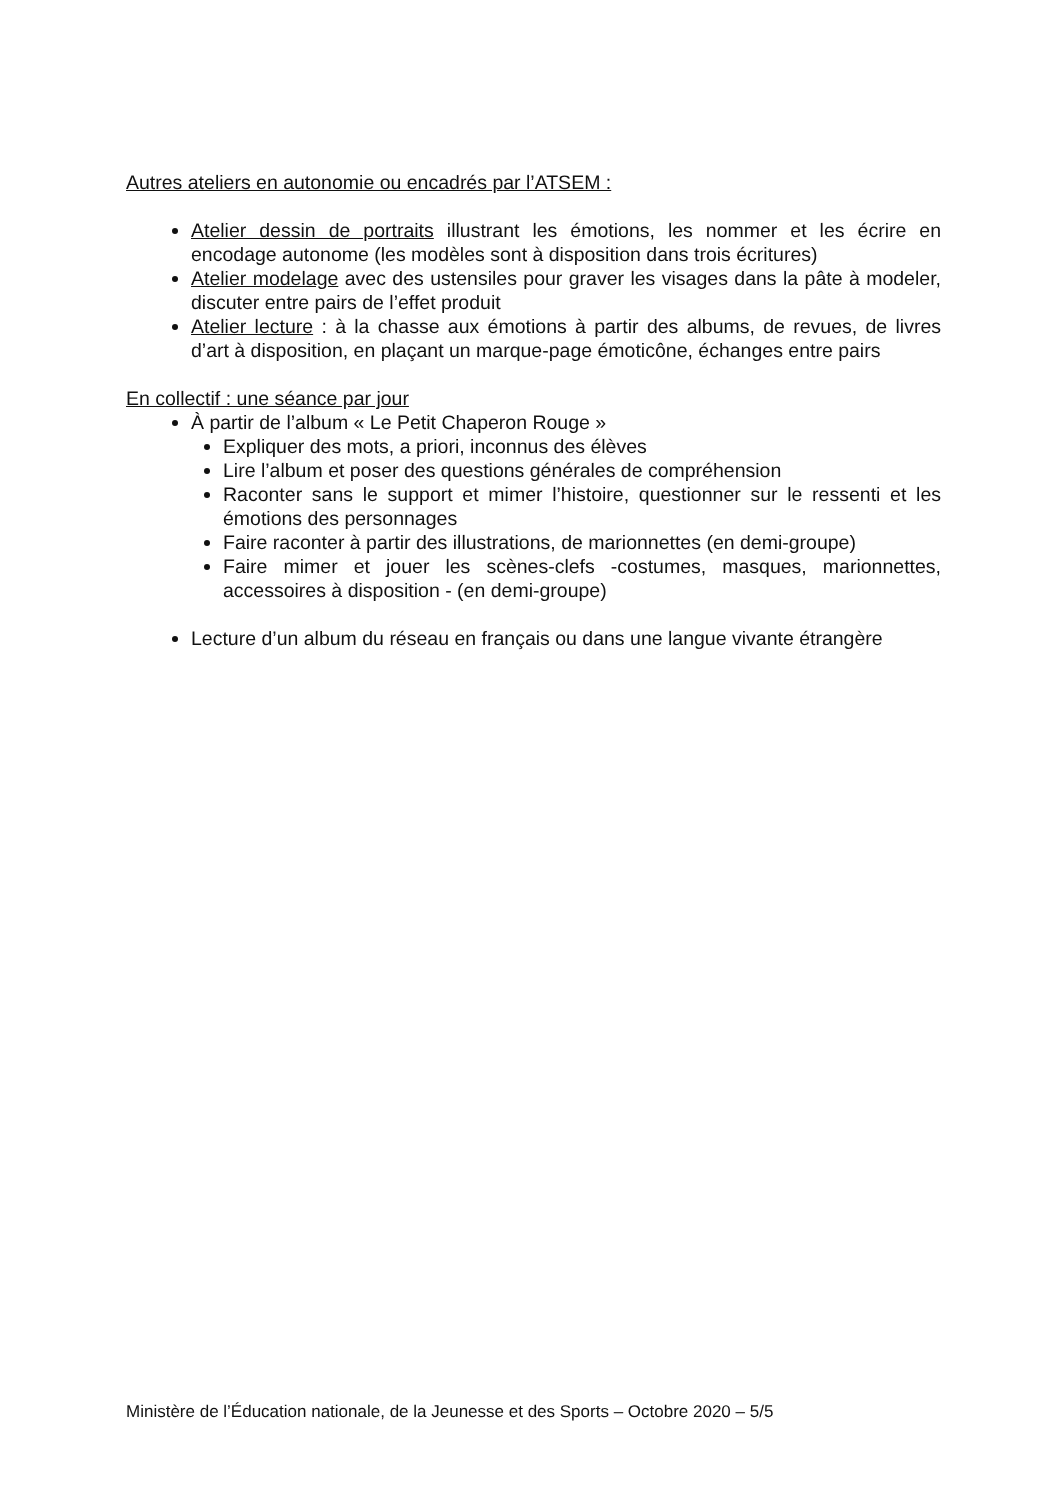Autres ateliers en autonomie ou encadrés par l’ATSEM :
Atelier dessin de portraits illustrant les émotions, les nommer et les écrire en encodage autonome (les modèles sont à disposition dans trois écritures)
Atelier modelage avec des ustensiles pour graver les visages dans la pâte à modeler, discuter entre pairs de l’effet produit
Atelier lecture : à la chasse aux émotions à partir des albums, de revues, de livres d’art à disposition, en plaçant un marque-page émoticône, échanges entre pairs
En collectif : une séance par jour
À partir de l’album « Le Petit Chaperon Rouge »
Expliquer des mots, a priori, inconnus des élèves
Lire l’album et poser des questions générales de compréhension
Raconter sans le support et mimer l’histoire, questionner sur le ressenti et les émotions des personnages
Faire raconter à partir des illustrations, de marionnettes (en demi-groupe)
Faire mimer et jouer les scènes-clefs -costumes, masques, marionnettes, accessoires à disposition - (en demi-groupe)
Lecture d’un album du réseau en français ou dans une langue vivante étrangère
Ministère de l’Éducation nationale, de la Jeunesse et des Sports – Octobre 2020 – 5/5